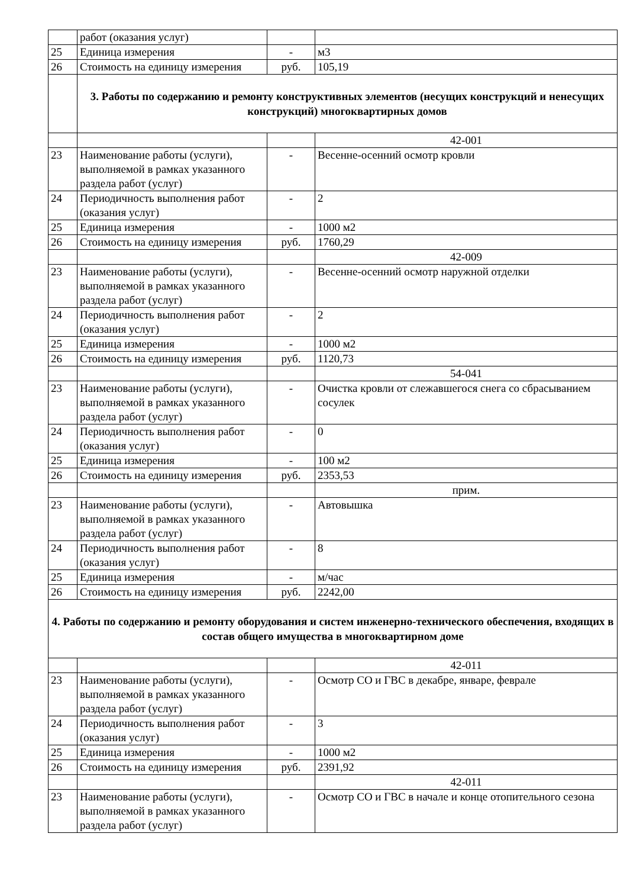| | работ (оказания услуг) | | |
| 25 | Единица измерения | - | м3 |
| 26 | Стоимость на единицу измерения | руб. | 105,19 |
| | 3. Работы по содержанию и ремонту конструктивных элементов (несущих конструкций и ненесущих конструкций) многоквартирных домов | | |
| | | | 42-001 |
| 23 | Наименование работы (услуги), выполняемой в рамках указанного раздела работ (услуг) | - | Весенне-осенний осмотр кровли |
| 24 | Периодичность выполнения работ (оказания услуг) | - | 2 |
| 25 | Единица измерения | - | 1000 м2 |
| 26 | Стоимость на единицу измерения | руб. | 1760,29 |
| | | | 42-009 |
| 23 | Наименование работы (услуги), выполняемой в рамках указанного раздела работ (услуг) | - | Весенне-осенний осмотр наружной отделки |
| 24 | Периодичность выполнения работ (оказания услуг) | - | 2 |
| 25 | Единица измерения | - | 1000 м2 |
| 26 | Стоимость на единицу измерения | руб. | 1120,73 |
| | | | 54-041 |
| 23 | Наименование работы (услуги), выполняемой в рамках указанного раздела работ (услуг) | - | Очистка кровли от слежавшегося снега со сбрасыванием сосулек |
| 24 | Периодичность выполнения работ (оказания услуг) | - | 0 |
| 25 | Единица измерения | - | 100 м2 |
| 26 | Стоимость на единицу измерения | руб. | 2353,53 |
| | | | прим. |
| 23 | Наименование работы (услуги), выполняемой в рамках указанного раздела работ (услуг) | - | Автовышка |
| 24 | Периодичность выполнения работ (оказания услуг) | - | 8 |
| 25 | Единица измерения | - | м/час |
| 26 | Стоимость на единицу измерения | руб. | 2242,00 |
| 4. Работы по содержанию и ремонту оборудования и систем инженерно-технического обеспечения, входящих в состав общего имущества в многоквартирном доме | | | |
| | | | 42-011 |
| 23 | Наименование работы (услуги), выполняемой в рамках указанного раздела работ (услуг) | - | Осмотр СО и ГВС в декабре, январе, феврале |
| 24 | Периодичность выполнения работ (оказания услуг) | - | 3 |
| 25 | Единица измерения | - | 1000 м2 |
| 26 | Стоимость на единицу измерения | руб. | 2391,92 |
| | | | 42-011 |
| 23 | Наименование работы (услуги), выполняемой в рамках указанного раздела работ (услуг) | - | Осмотр СО и ГВС в начале и конце отопительного сезона |